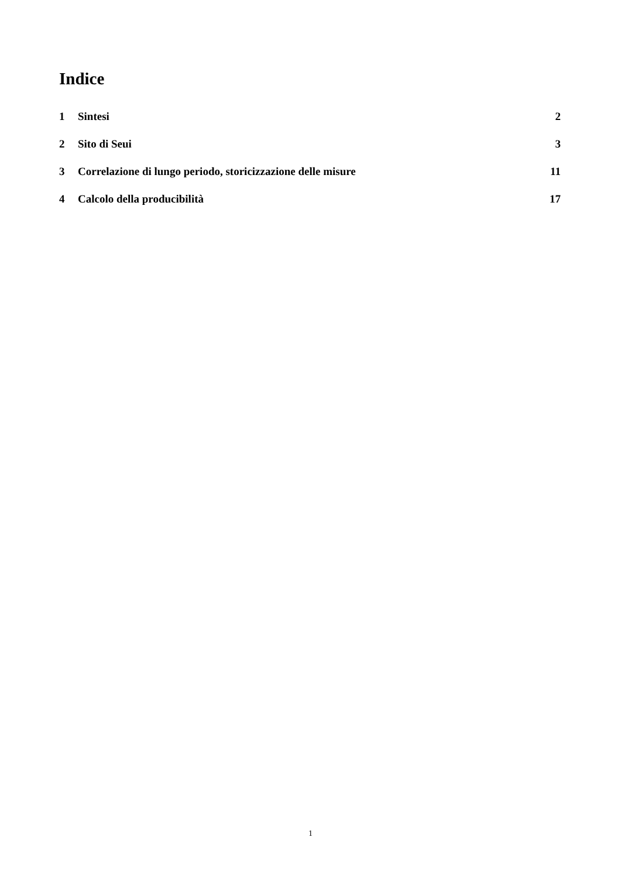Indice
1 Sintesi 2
2 Sito di Seui 3
3 Correlazione di lungo periodo, storicizzazione delle misure 11
4 Calcolo della producibilità 17
1